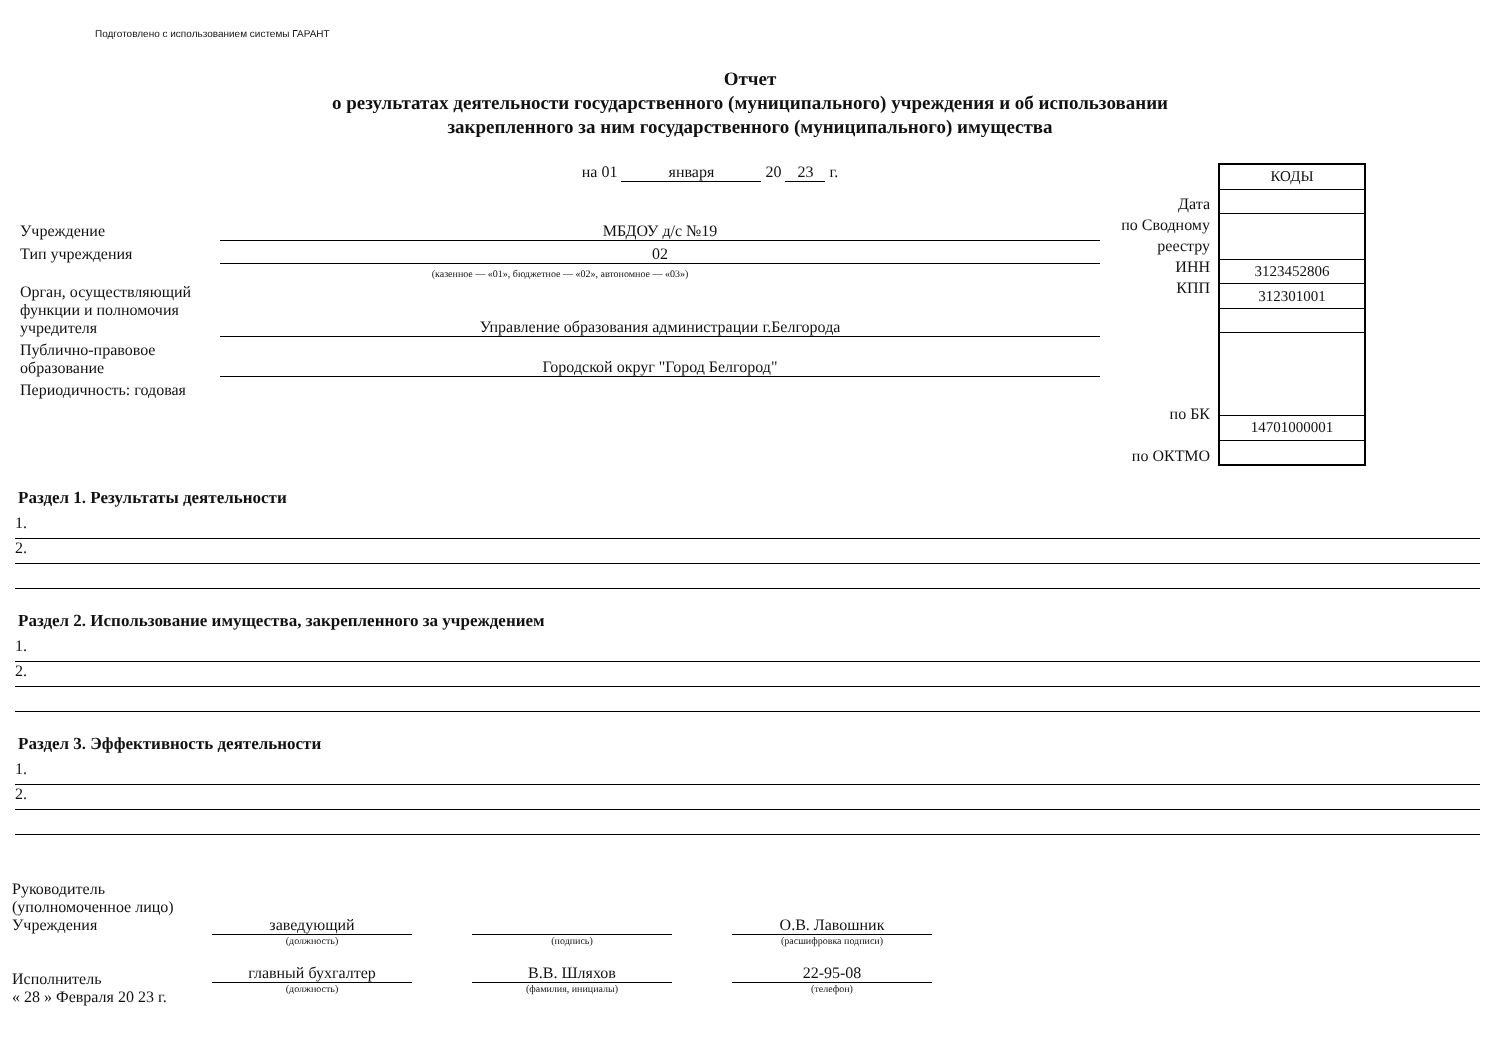Подготовлено с использованием системы ГАРАНТ
Отчет
о результатах деятельности государственного (муниципального) учреждения и об использовании
закрепленного за ним государственного (муниципального) имущества
на 01 января 20 23 г.
Учреждение МБДОУ д/с №19
Тип учреждения 02
(казенное — «01», бюджетное — «02», автономное — «03»)
Орган, осуществляющий функции и полномочия учредителя
Управление образования администрации г.Белгорода
Публично-правовое образование
Городской округ "Город Белгород"
Периодичность: годовая
Дата
по Сводному
реестру
ИНН
КПП
по БК
по ОКТМО
| КОДЫ |
| 3123452806 |
| 312301001 |
| 14701000001 |
Раздел 1. Результаты деятельности
1.
2.
Раздел 2. Использование имущества, закрепленного за учреждением
1.
2.
Раздел 3. Эффективность деятельности
1.
2.
Руководитель
(уполномоченное лицо)
Учреждения
Исполнитель
« 28 » Февраля 20 23 г.
заведующий
(должность)
главный бухгалтер
(должность)
(подпись)
В.В. Шляхов
(фамилия, инициалы)
О.В. Лавошник
(расшифровка подписи)
22-95-08
(телефон)